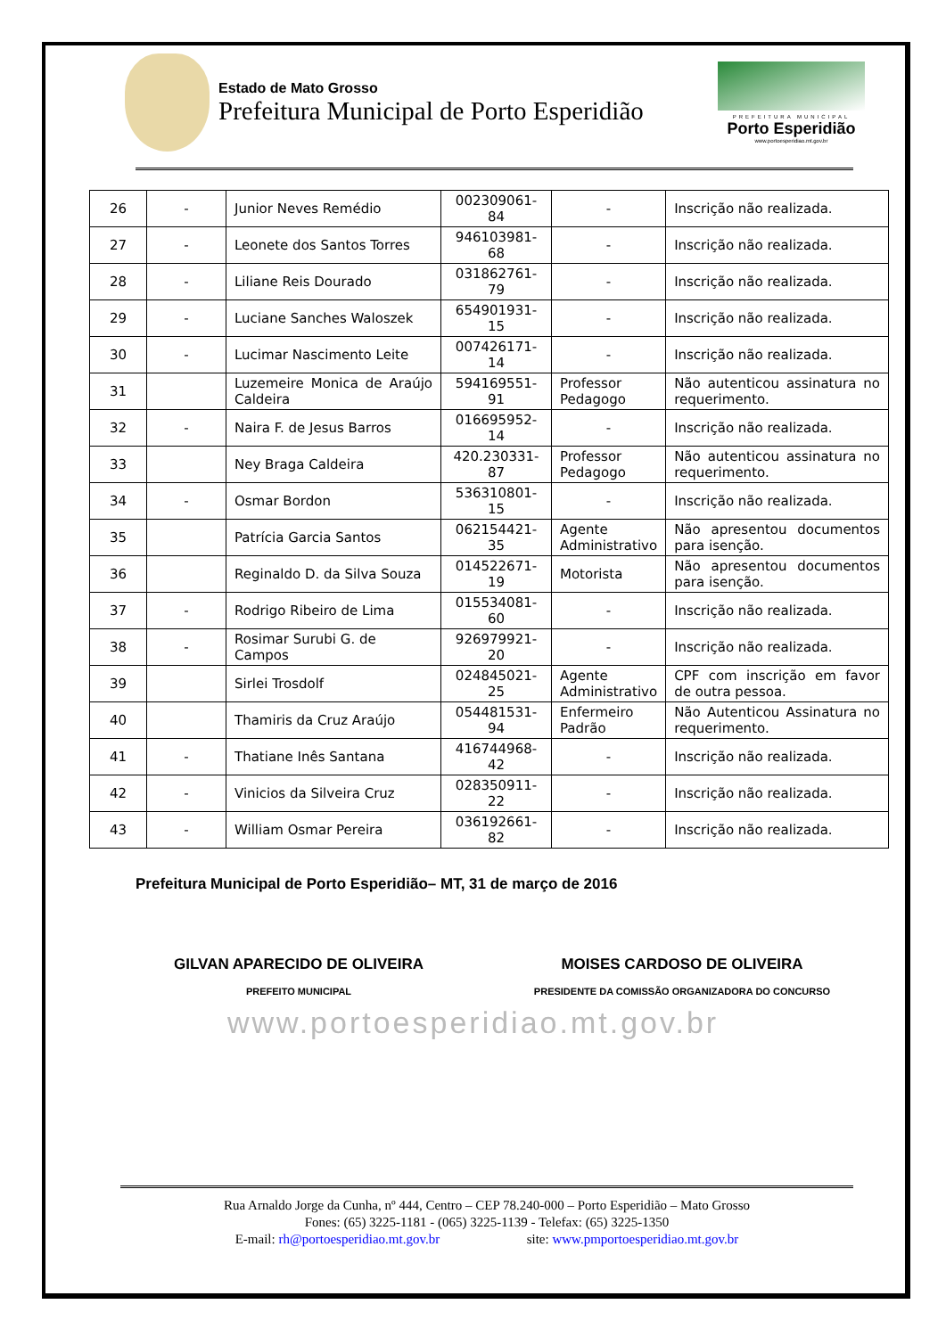Estado de Mato Grosso
Prefeitura Municipal de Porto Esperidião
PREFEITURA MUNICIPAL
Porto Esperidião
www.portoesperidiao.mt.gov.br
| 26 | - | Junior Neves Remédio | 002309061-84 | - | Inscrição não realizada. |
| 27 | - | Leonete dos Santos Torres | 946103981-68 | - | Inscrição não realizada. |
| 28 | - | Liliane Reis Dourado | 031862761-79 | - | Inscrição não realizada. |
| 29 | - | Luciane Sanches Waloszek | 654901931-15 | - | Inscrição não realizada. |
| 30 | - | Lucimar Nascimento Leite | 007426171-14 | - | Inscrição não realizada. |
| 31 | | Luzemeire Monica de Araújo Caldeira | 594169551-91 | Professor Pedagogo | Não autenticou assinatura no requerimento. |
| 32 | - | Naira F. de Jesus Barros | 016695952-14 | - | Inscrição não realizada. |
| 33 | | Ney Braga Caldeira | 420.230331-87 | Professor Pedagogo | Não autenticou assinatura no requerimento. |
| 34 | - | Osmar Bordon | 536310801-15 | - | Inscrição não realizada. |
| 35 | | Patrícia Garcia Santos | 062154421-35 | Agente Administrativo | Não apresentou documentos para isenção. |
| 36 | | Reginaldo D. da Silva Souza | 014522671-19 | Motorista | Não apresentou documentos para isenção. |
| 37 | - | Rodrigo Ribeiro de Lima | 015534081-60 | - | Inscrição não realizada. |
| 38 | - | Rosimar Surubi G. de Campos | 926979921-20 | - | Inscrição não realizada. |
| 39 | | Sirlei Trosdolf | 024845021-25 | Agente Administrativo | CPF com inscrição em favor de outra pessoa. |
| 40 | | Thamiris da Cruz Araújo | 054481531-94 | Enfermeiro Padrão | Não Autenticou Assinatura no requerimento. |
| 41 | - | Thatiane Inês Santana | 416744968-42 | - | Inscrição não realizada. |
| 42 | - | Vinicios da Silveira Cruz | 028350911-22 | - | Inscrição não realizada. |
| 43 | - | William Osmar Pereira | 036192661-82 | - | Inscrição não realizada. |
Prefeitura Municipal de Porto Esperidião– MT, 31 de março de 2016
GILVAN APARECIDO DE OLIVEIRA
PREFEITO MUNICIPAL
MOISES CARDOSO DE OLIVEIRA
PRESIDENTE DA COMISSÃO ORGANIZADORA DO CONCURSO
www.portoesperidiao.mt.gov.br
Rua Arnaldo Jorge da Cunha, nº 444, Centro – CEP 78.240-000 – Porto Esperidião – Mato Grosso
Fones: (65) 3225-1181 - (065) 3225-1139 - Telefax: (65) 3225-1350
E-mail: rh@portoesperidiao.mt.gov.br site: www.pmportoesperidiao.mt.gov.br